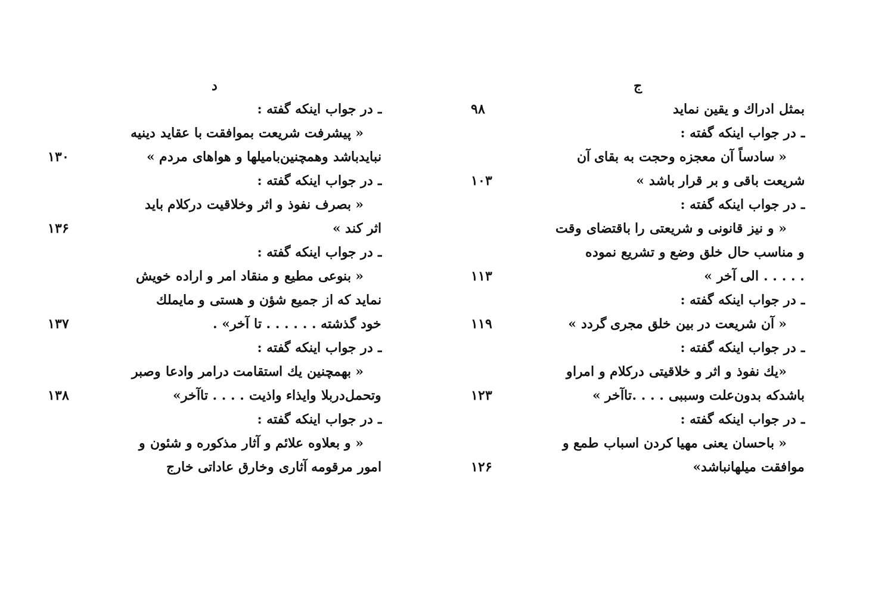ج
بمثل ادراك و يقين نمايد
۹۸
ـ در جواب اينكه گفته :
« سادساً آن معجزه وحجت به بقاى آن
شريعت باقى و بر قرار باشد »
۱۰۳
ـ در جواب اينكه گفته :
« و نيز قانونى و شريعتى را باقتضاى وقت
و مناسب حال خلق وضع و تشريع نموده
. . . . . الى آخر »
۱۱۳
ـ در جواب اينكه گفته :
« آن شريعت در بين خلق مجرى گردد »
۱۱۹
ـ در جواب اينكه گفته :
«يك نفوذ و اثر و خلاقيتى دركلام و امراو
باشدكه بدون‌علت وسببى . . . .تاآخر »
۱۲۳
ـ در جواب اينكه گفته :
« باحسان يعنى مهيا كردن اسباب طمع و
موافقت ميلهانباشد»
۱۲۶
د
ـ در جواب اينكه گفته :
« پيشرفت شريعت بموافقت با عقايد دينيه
نبايدباشد وهمچنين‌باميلها و هواهاى مردم »
۱۳۰
ـ در جواب اينكه گفته :
« بصرف نفوذ و اثر وخلاقيت دركلام بايد
اثر كند »
۱۳۶
ـ در جواب اينكه گفته :
« بنوعى مطيع و منقاد امر و اراده خويش
نمايد كه از جميع شؤن و هستى و مايملك
خود گذشته . . . . . . تا آخر» .
۱۳۷
ـ در جواب اينكه گفته :
« بهمچنين يك استقامت درامر وادعا وصبر
وتحمل‌دربلا وايذاء واذيت . . . . تاآخر»
۱۳۸
ـ در جواب اينكه گفته :
« و بعلاوه علائم و آثار مذكوره و شئون و
امور مرقومه آثارى وخارق عاداتى خارج